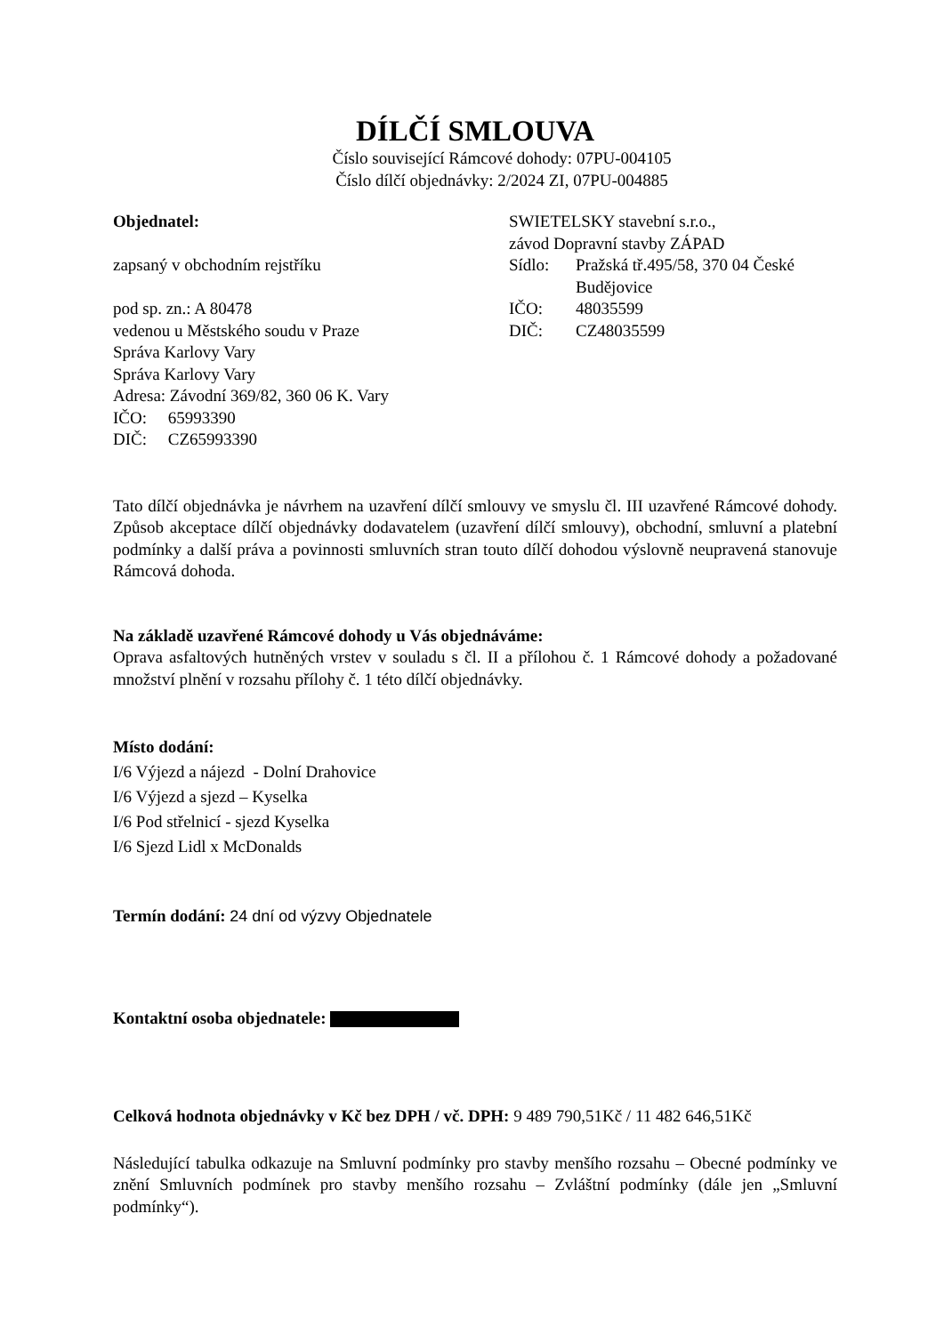DÍLČÍ SMLOUVA
Číslo související Rámcové dohody: 07PU-004105
Číslo dílčí objednávky: 2/2024 ZI, 07PU-004885
Objednatel:
zapsaný v obchodním rejstříku
pod sp. zn.: A 80478
vedenou u Městského soudu v Praze
Správa Karlovy Vary
Správa Karlovy Vary
Adresa: Závodní 369/82, 360 06 K. Vary
IČO: 65993390
DIČ: CZ65993390
SWIETELSKY stavební s.r.o.,
závod Dopravní stavby ZÁPAD
Sídlo: Pražská tř.495/58, 370 04 České Budějovice
IČO: 48035599
DIČ: CZ48035599
Tato dílčí objednávka je návrhem na uzavření dílčí smlouvy ve smyslu čl. III uzavřené Rámcové dohody. Způsob akceptace dílčí objednávky dodavatelem (uzavření dílčí smlouvy), obchodní, smluvní a platební podmínky a další práva a povinnosti smluvních stran touto dílčí dohodou výslovně neupravená stanovuje Rámcová dohoda.
Na základě uzavřené Rámcové dohody u Vás objednáváme:
Oprava asfaltových hutněných vrstev v souladu s čl. II a přílohou č. 1 Rámcové dohody a požadované množství plnění v rozsahu přílohy č. 1 této dílčí objednávky.
Místo dodání:
I/6 Výjezd a nájezd - Dolní Drahovice
I/6 Výjezd a sjezd – Kyselka
I/6 Pod střelnicí - sjezd Kyselka
I/6 Sjezd Lidl x McDonalds
Termín dodání: 24 dní od výzvy Objednatele
Kontaktní osoba objednatele:
Celková hodnota objednávky v Kč bez DPH / vč. DPH: 9 489 790,51Kč / 11 482 646,51Kč
Následující tabulka odkazuje na Smluvní podmínky pro stavby menšího rozsahu – Obecné podmínky ve znění Smluvních podmínek pro stavby menšího rozsahu – Zvláštní podmínky (dále jen „Smluvní podmínky“).